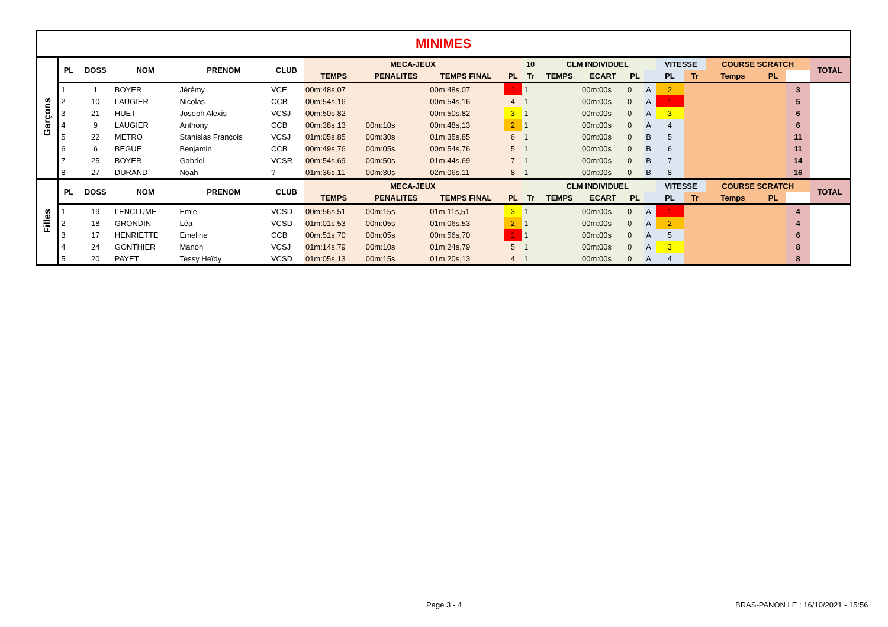| MINIMES | | | | | | | | | | | | | | | | | | | | |
| Garçons | PL | DOSS | NOM | PRENOM | CLUB | MECA-JEUX | | | | 10 | CLM INDIVIDUEL | | | | VITESSE | | COURSE SCRATCH | | | TOTAL |
| | | | | | | TEMPS | PENALITES | TEMPS FINAL | PL | Tr | TEMPS | ECART | PL | | PL | Tr | Temps | PL | | |
| | 1 | 1 | BOYER | Jérémy | VCE | 00m:48s,07 | | 00m:48s,07 | 1 | 1 | | 00m:00s | 0 | A | 2 | | | | 3 | |
| | 2 | 10 | LAUGIER | Nicolas | CCB | 00m:54s,16 | | 00m:54s,16 | 4 | 1 | | 00m:00s | 0 | A | 1 | | | | 5 | |
| | 3 | 21 | HUET | Joseph Alexis | VCSJ | 00m:50s,82 | | 00m:50s,82 | 3 | 1 | | 00m:00s | 0 | A | 3 | | | | 6 | |
| | 4 | 9 | LAUGIER | Anthony | CCB | 00m:38s,13 | 00m:10s | 00m:48s,13 | 2 | 1 | | 00m:00s | 0 | A | 4 | | | | 6 | |
| | 5 | 22 | METRO | Stanislas François | VCSJ | 01m:05s,85 | 00m:30s | 01m:35s,85 | 6 | 1 | | 00m:00s | 0 | B | 5 | | | | 11 | |
| | 6 | 6 | BEGUE | Benjamin | CCB | 00m:49s,76 | 00m:05s | 00m:54s,76 | 5 | 1 | | 00m:00s | 0 | B | 6 | | | | 11 | |
| | 7 | 25 | BOYER | Gabriel | VCSR | 00m:54s,69 | 00m:50s | 01m:44s,69 | 7 | 1 | | 00m:00s | 0 | B | 7 | | | | 14 | |
| | 8 | 27 | DURAND | Noah | ? | 01m:36s,11 | 00m:30s | 02m:06s,11 | 8 | 1 | | 00m:00s | 0 | B | 8 | | | | 16 | |
| Filles | PL | DOSS | NOM | PRENOM | CLUB | MECA-JEUX | | | | | CLM INDIVIDUEL | | | | VITESSE | | COURSE SCRATCH | | | TOTAL |
| | | | | | | TEMPS | PENALITES | TEMPS FINAL | PL | Tr | TEMPS | ECART | PL | | PL | Tr | Temps | PL | | |
| | 1 | 19 | LENCLUME | Emie | VCSD | 00m:56s,51 | 00m:15s | 01m:11s,51 | 3 | 1 | | 00m:00s | 0 | A | 1 | | | | 4 | |
| | 2 | 18 | GRONDIN | Léa | VCSD | 01m:01s,53 | 00m:05s | 01m:06s,53 | 2 | 1 | | 00m:00s | 0 | A | 2 | | | | 4 | |
| | 3 | 17 | HENRIETTE | Emeline | CCB | 00m:51s,70 | 00m:05s | 00m:56s,70 | 1 | 1 | | 00m:00s | 0 | A | 5 | | | | 6 | |
| | 4 | 24 | GONTHIER | Manon | VCSJ | 01m:14s,79 | 00m:10s | 01m:24s,79 | 5 | 1 | | 00m:00s | 0 | A | 3 | | | | 8 | |
| | 5 | 20 | PAYET | Tessy Heïdy | VCSD | 01m:05s,13 | 00m:15s | 01m:20s,13 | 4 | 1 | | 00m:00s | 0 | A | 4 | | | | 8 | |
Page 3 - 4
BRAS-PANON LE : 16/10/2021 - 15:56